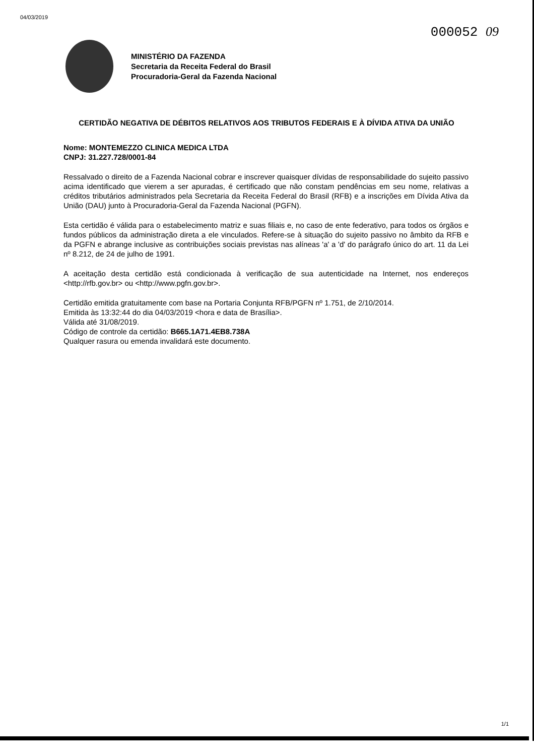04/03/2019 000052 09
MINISTÉRIO DA FAZENDA
Secretaria da Receita Federal do Brasil
Procuradoria-Geral da Fazenda Nacional
CERTIDÃO NEGATIVA DE DÉBITOS RELATIVOS AOS TRIBUTOS FEDERAIS E À DÍVIDA ATIVA DA UNIÃO
Nome: MONTEMEZZO CLINICA MEDICA LTDA
CNPJ: 31.227.728/0001-84
Ressalvado o direito de a Fazenda Nacional cobrar e inscrever quaisquer dívidas de responsabilidade do sujeito passivo acima identificado que vierem a ser apuradas, é certificado que não constam pendências em seu nome, relativas a créditos tributários administrados pela Secretaria da Receita Federal do Brasil (RFB) e a inscrições em Dívida Ativa da União (DAU) junto à Procuradoria-Geral da Fazenda Nacional (PGFN).
Esta certidão é válida para o estabelecimento matriz e suas filiais e, no caso de ente federativo, para todos os órgãos e fundos públicos da administração direta a ele vinculados. Refere-se à situação do sujeito passivo no âmbito da RFB e da PGFN e abrange inclusive as contribuições sociais previstas nas alíneas 'a' a 'd' do parágrafo único do art. 11 da Lei nº 8.212, de 24 de julho de 1991.
A aceitação desta certidão está condicionada à verificação de sua autenticidade na Internet, nos endereços <http://rfb.gov.br> ou <http://www.pgfn.gov.br>.
Certidão emitida gratuitamente com base na Portaria Conjunta RFB/PGFN nº 1.751, de 2/10/2014.
Emitida às 13:32:44 do dia 04/03/2019 <hora e data de Brasília>.
Válida até 31/08/2019.
Código de controle da certidão: B665.1A71.4EB8.738A
Qualquer rasura ou emenda invalidará este documento.
1/1